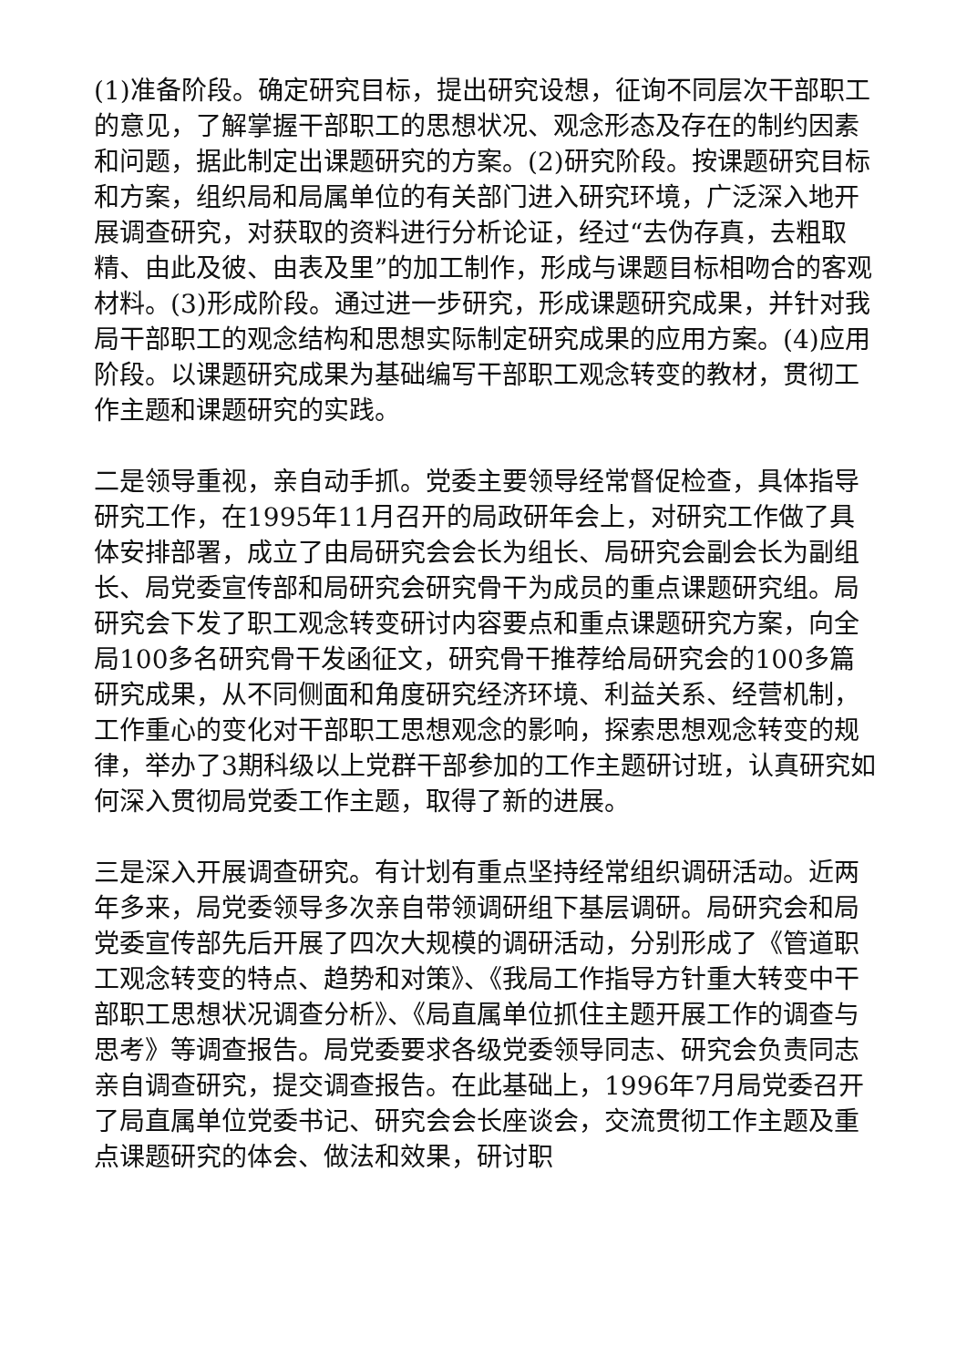(1)准备阶段。确定研究目标，提出研究设想，征询不同层次干部职工的意见，了解掌握干部职工的思想状况、观念形态及存在的制约因素和问题，据此制定出课题研究的方案。(2)研究阶段。按课题研究目标和方案，组织局和局属单位的有关部门进入研究环境，广泛深入地开展调查研究，对获取的资料进行分析论证，经过“去伪存真，去粗取精、由此及彼、由表及里”的加工制作，形成与课题目标相吻合的客观材料。(3)形成阶段。通过进一步研究，形成课题研究成果，并针对我局干部职工的观念结构和思想实际制定研究成果的应用方案。(4)应用阶段。以课题研究成果为基础编写干部职工观念转变的教材，贯彻工作主题和课题研究的实践。
二是领导重视，亲自动手抓。党委主要领导经常督促检查，具体指导研究工作，在1995年11月召开的局政研年会上，对研究工作做了具体安排部署，成立了由局研究会会长为组长、局研究会副会长为副组长、局党委宣传部和局研究会研究骨干为成员的重点课题研究组。局研究会下发了职工观念转变研讨内容要点和重点课题研究方案，向全局100多名研究骨干发函征文，研究骨干推荐给局研究会的100多篇研究成果，从不同侧面和角度研究经济环境、利益关系、经营机制，工作重心的变化对干部职工思想观念的影响，探索思想观念转变的规律，举办了3期科级以上党群干部参加的工作主题研讨班，认真研究如何深入贯彻局党委工作主题，取得了新的进展。
三是深入开展调查研究。有计划有重点坚持经常组织调研活动。近两年多来，局党委领导多次亲自带领调研组下基层调研。局研究会和局党委宣传部先后开展了四次大规模的调研活动，分别形成了《管道职工观念转变的特点、趋势和对策》、《我局工作指导方针重大转变中干部职工思想状况调查分析》、《局直属单位抓住主题开展工作的调查与思考》等调查报告。局党委要求各级党委领导同志、研究会负责同志亲自调查研究，提交调查报告。在此基础上，1996年7月局党委召开了局直属单位党委书记、研究会会长座谈会，交流贯彻工作主题及重点课题研究的体会、做法和效果，研讨职